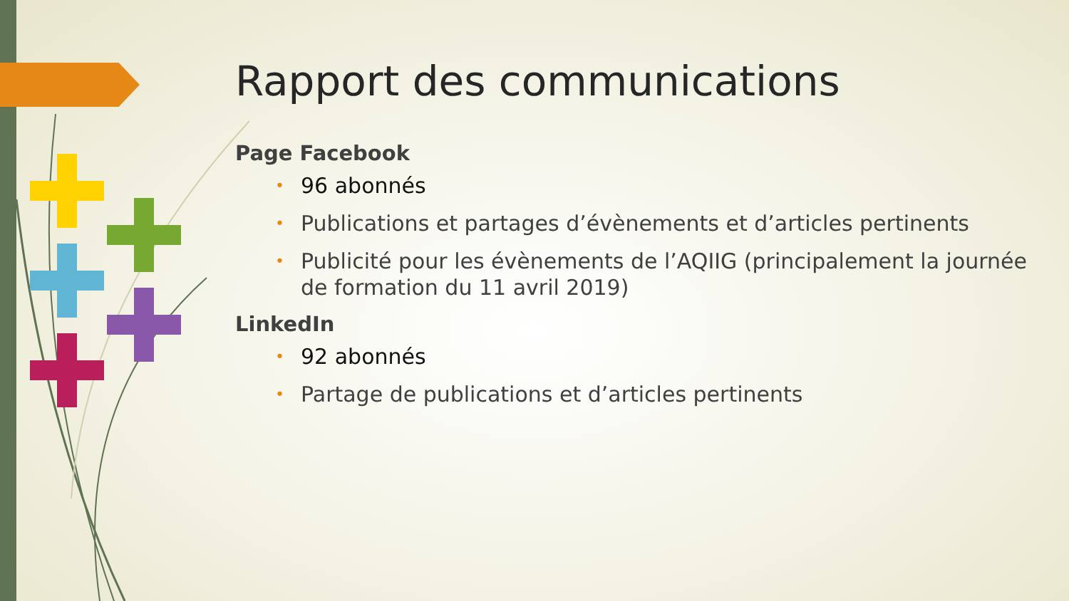Rapport des communications
Page Facebook
• 96 abonnés
• Publications et partages d’évènements et d’articles pertinents
• Publicité pour les évènements de l’AQIIG (principalement la journée de formation du 11 avril 2019)
LinkedIn
• 92 abonnés
• Partage de publications et d’articles pertinents